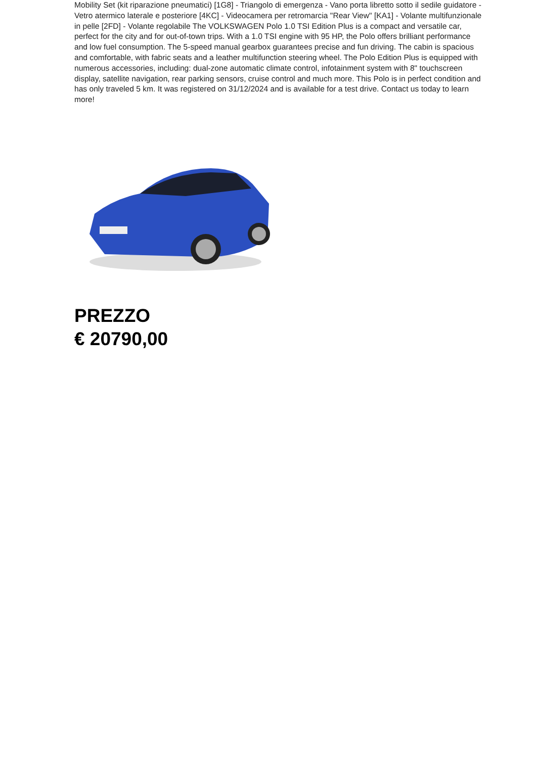Mobility Set (kit riparazione pneumatici) [1G8] - Triangolo di emergenza - Vano porta libretto sotto il sedile guidatore - Vetro atermico laterale e posteriore [4KC] - Videocamera per retromarcia "Rear View" [KA1] - Volante multifunzionale in pelle [2FD] - Volante regolabile The VOLKSWAGEN Polo 1.0 TSI Edition Plus is a compact and versatile car, perfect for the city and for out-of-town trips. With a 1.0 TSI engine with 95 HP, the Polo offers brilliant performance and low fuel consumption. The 5-speed manual gearbox guarantees precise and fun driving. The cabin is spacious and comfortable, with fabric seats and a leather multifunction steering wheel. The Polo Edition Plus is equipped with numerous accessories, including: dual-zone automatic climate control, infotainment system with 8" touchscreen display, satellite navigation, rear parking sensors, cruise control and much more. This Polo is in perfect condition and has only traveled 5 km. It was registered on 31/12/2024 and is available for a test drive. Contact us today to learn more!
PREZZO
€ 20790,00